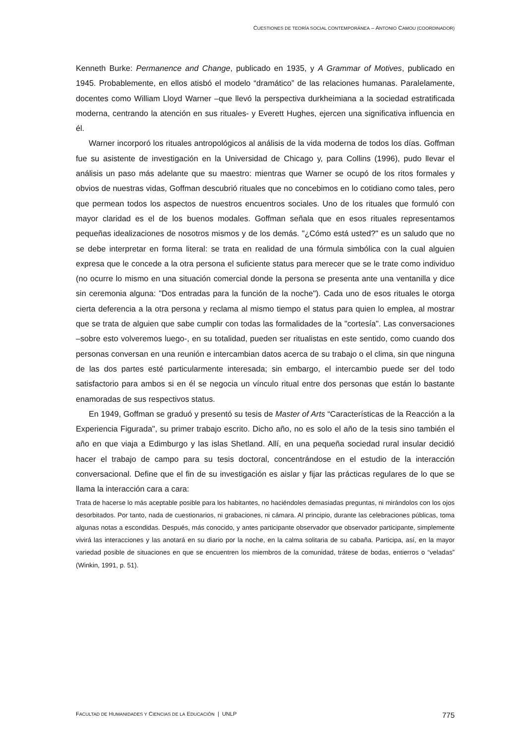CUESTIONES DE TEORÍA SOCIAL CONTEMPORÁNEA – ANTONIO CAMOU (COORDINADOR)
Kenneth Burke: Permanence and Change, publicado en 1935, y A Grammar of Motives, publicado en 1945. Probablemente, en ellos atisbó el modelo “dramático” de las relaciones humanas. Paralelamente, docentes como William Lloyd Warner –que llevó la perspectiva durkheimiana a la sociedad estratificada moderna, centrando la atención en sus rituales- y Everett Hughes, ejercen una significativa influencia en él.
Warner incorporó los rituales antropológicos al análisis de la vida moderna de todos los días. Goffman fue su asistente de investigación en la Universidad de Chicago y, para Collins (1996), pudo llevar el análisis un paso más adelante que su maestro: mientras que Warner se ocupó de los ritos formales y obvios de nuestras vidas, Goffman descubrió rituales que no concebimos en lo cotidiano como tales, pero que permean todos los aspectos de nuestros encuentros sociales. Uno de los rituales que formuló con mayor claridad es el de los buenos modales. Goffman señala que en esos rituales representamos pequeñas idealizaciones de nosotros mismos y de los demás. "¿Cómo está usted?" es un saludo que no se debe interpretar en forma literal: se trata en realidad de una fórmula simbólica con la cual alguien expresa que le concede a la otra persona el suficiente status para merecer que se le trate como individuo (no ocurre lo mismo en una situación comercial donde la persona se presenta ante una ventanilla y dice sin ceremonia alguna: "Dos entradas para la función de la noche"). Cada uno de esos rituales le otorga cierta deferencia a la otra persona y reclama al mismo tiempo el status para quien lo emplea, al mostrar que se trata de alguien que sabe cumplir con todas las formalidades de la "cortesía". Las conversaciones –sobre esto volveremos luego-, en su totalidad, pueden ser ritualistas en este sentido, como cuando dos personas conversan en una reunión e intercambian datos acerca de su trabajo o el clima, sin que ninguna de las dos partes esté particularmente interesada; sin embargo, el intercambio puede ser del todo satisfactorio para ambos si en él se negocia un vínculo ritual entre dos personas que están lo bastante enamoradas de sus respectivos status.
En 1949, Goffman se graduó y presentó su tesis de Master of Arts “Características de la Reacción a la Experiencia Figurada", su primer trabajo escrito. Dicho año, no es solo el año de la tesis sino también el año en que viaja a Edimburgo y las islas Shetland. Allí, en una pequeña sociedad rural insular decidió hacer el trabajo de campo para su tesis doctoral, concentrándose en el estudio de la interacción conversacional. Define que el fin de su investigación es aislar y fijar las prácticas regulares de lo que se llama la interacción cara a cara:
Trata de hacerse lo más aceptable posible para los habitantes, no haciéndoles demasiadas preguntas, ni mirándolos con los ojos desorbitados. Por tanto, nada de cuestionarios, ni grabaciones, ni cámara. Al principio, durante las celebraciones públicas, toma algunas notas a escondidas. Después, más conocido, y antes participante observador que observador participante, simplemente vivirá las interacciones y las anotará en su diario por la noche, en la calma solitaria de su cabaña. Participa, así, en la mayor variedad posible de situaciones en que se encuentren los miembros de la comunidad, trátese de bodas, entierros o “veladas” (Winkin, 1991, p. 51).
FACULTAD DE HUMANIDADES Y CIENCIAS DE LA EDUCACIÓN | UNLP 775